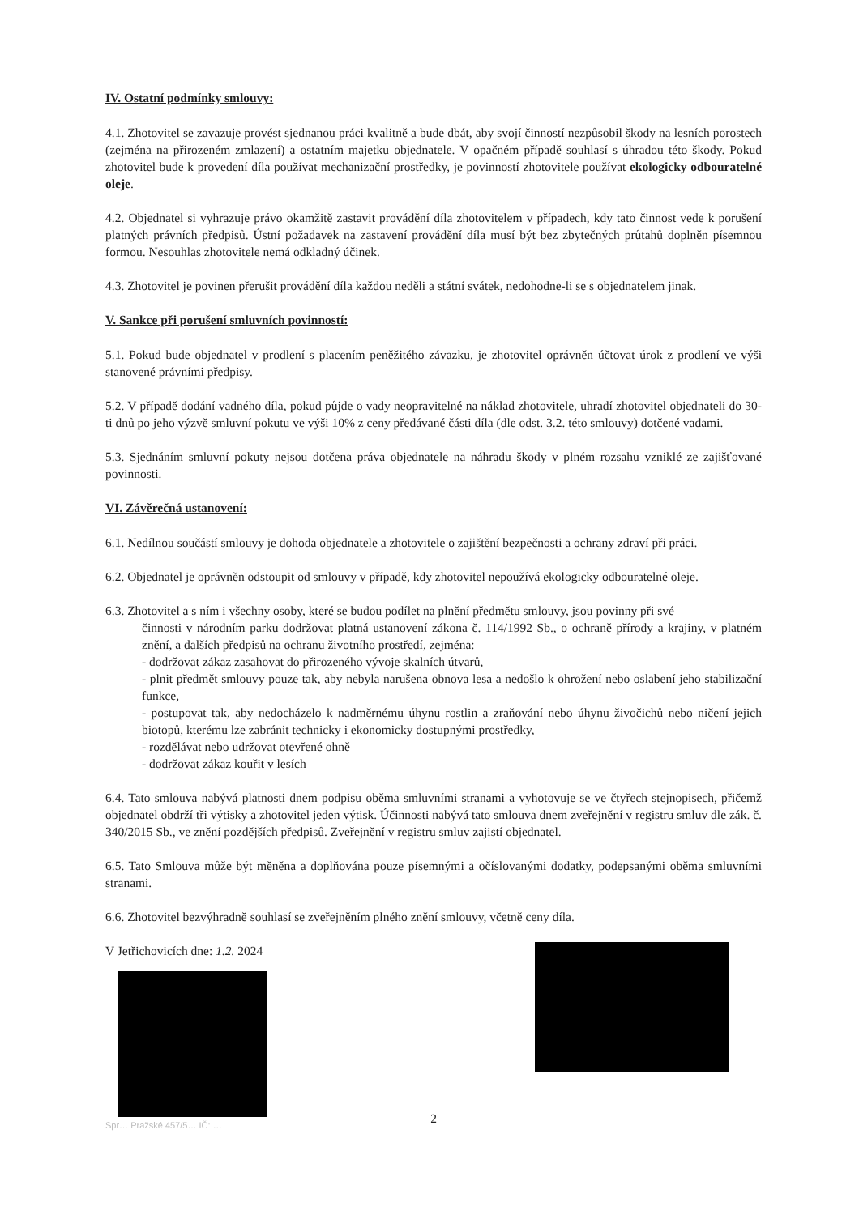IV. Ostatní podmínky smlouvy:
4.1. Zhotovitel se zavazuje provést sjednanou práci kvalitně a bude dbát, aby svojí činností nezpůsobil škody na lesních porostech (zejména na přirozeném zmlazení) a ostatním majetku objednatele. V opačném případě souhlasí s úhradou této škody. Pokud zhotovitel bude k provedení díla používat mechanizační prostředky, je povinností zhotovitele používat ekologicky odbouratelné oleje.
4.2. Objednatel si vyhrazuje právo okamžitě zastavit provádění díla zhotovitelem v případech, kdy tato činnost vede k porušení platných právních předpisů. Ústní požadavek na zastavení provádění díla musí být bez zbytečných průtahů doplněn písemnou formou. Nesouhlas zhotovitele nemá odkladný účinek.
4.3. Zhotovitel je povinen přerušit provádění díla každou neděli a státní svátek, nedohodne-li se s objednatelem jinak.
V. Sankce při porušení smluvních povinností:
5.1. Pokud bude objednatel v prodlení s placením peněžitého závazku, je zhotovitel oprávněn účtovat úrok z prodlení ve výši stanovené právními předpisy.
5.2. V případě dodání vadného díla, pokud půjde o vady neopravitelné na náklad zhotovitele, uhradí zhotovitel objednateli do 30-ti dnů po jeho výzvě smluvní pokutu ve výši 10% z ceny předávané části díla (dle odst. 3.2. této smlouvy) dotčené vadami.
5.3. Sjednáním smluvní pokuty nejsou dotčena práva objednatele na náhradu škody v plném rozsahu vzniklé ze zajišťované povinnosti.
VI. Závěrečná ustanovení:
6.1. Nedílnou součástí smlouvy je dohoda objednatele a zhotovitele o zajištění bezpečnosti a ochrany zdraví při práci.
6.2. Objednatel je oprávněn odstoupit od smlouvy v případě, kdy zhotovitel nepoužívá ekologicky odbouratelné oleje.
6.3. Zhotovitel a s ním i všechny osoby, které se budou podílet na plnění předmětu smlouvy, jsou povinny při své
činnosti v národním parku dodržovat platná ustanovení zákona č. 114/1992 Sb., o ochraně přírody a krajiny, v platném znění, a dalších předpisů na ochranu životního prostředí, zejména:
- dodržovat zákaz zasahovat do přirozeného vývoje skalních útvarů,
- plnit předmět smlouvy pouze tak, aby nebyla narušena obnova lesa a nedošlo k ohrožení nebo oslabení jeho stabilizační funkce,
- postupovat tak, aby nedocházelo k nadměrnému úhynu rostlin a zraňování nebo úhynu živočichů nebo ničení jejich biotopů, kterému lze zabránit technicky i ekonomicky dostupnými prostředky,
- rozdělávat nebo udržovat otevřené ohně
- dodržovat zákaz kouřit v lesích
6.4. Tato smlouva nabývá platnosti dnem podpisu oběma smluvními stranami a vyhotovuje se ve čtyřech stejnopisech, přičemž objednatel obdrží tři výtisky a zhotovitel jeden výtisk. Účinnosti nabývá tato smlouva dnem zveřejnění v registru smluv dle zák. č. 340/2015 Sb., ve znění pozdějších předpisů. Zveřejnění v registru smluv zajistí objednatel.
6.5. Tato Smlouva může být měněna a doplňována pouze písemnými a očíslovanými dodatky, podepsanými oběma smluvními stranami.
6.6. Zhotovitel bezvýhradně souhlasí se zveřejněním plného znění smlouvy, včetně ceny díla.
V Jetřichovicích dne: 1.2. 2024
Spr… Pražské 457/5… IČ: …
2